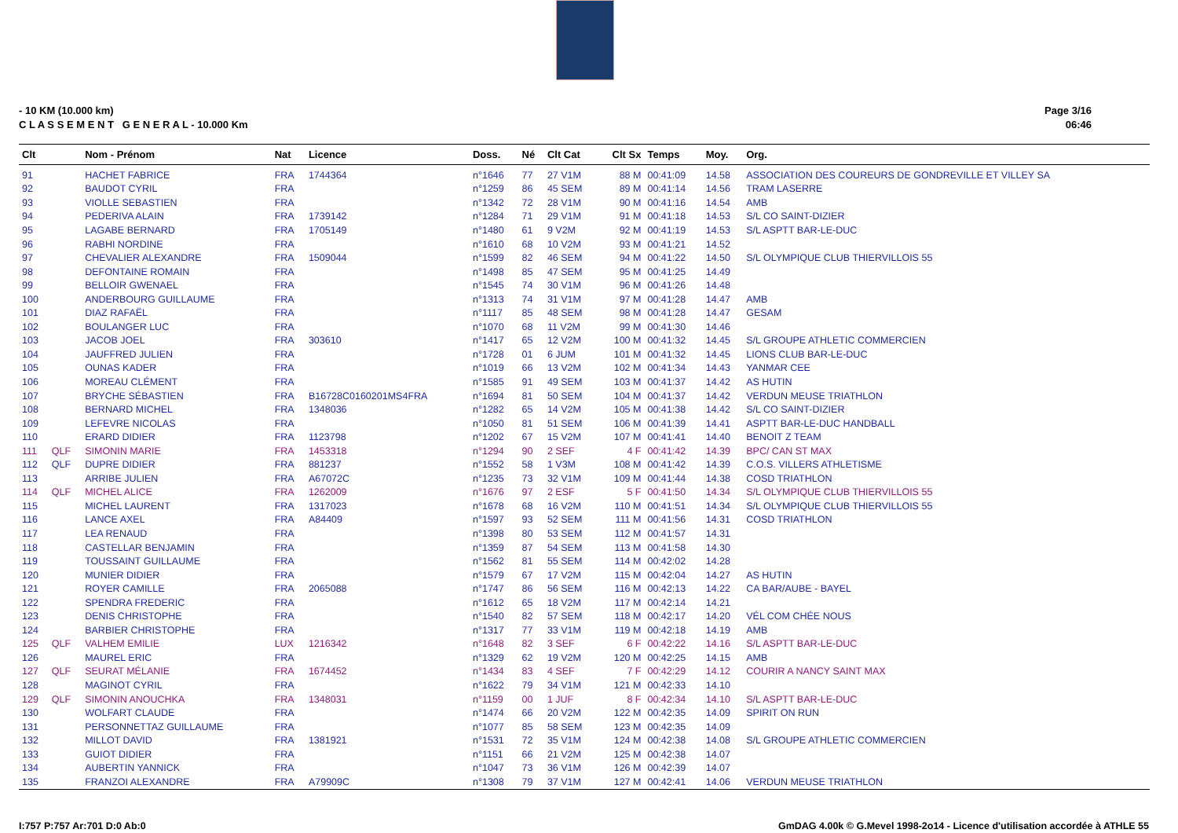- 10 KM (10.000 km)
C L A S S E M E N T G E N E R A L - 10.000 Km
Page 3/16
06:46
| Clt | | Nom - Prénom | Nat | Licence | Doss. | Né | Clt Cat | Clt Sx | Temps | Moy. | Org. |
| --- | --- | --- | --- | --- | --- | --- | --- | --- | --- | --- | --- |
| 91 | | HACHET FABRICE | FRA | 1744364 | n°1646 | 77 | 27 V1M | 88 M | 00:41:09 | 14.58 | ASSOCIATION DES COUREURS DE GONDREVILLE ET VILLEY SA |
| 92 | | BAUDOT CYRIL | FRA | | n°1259 | 86 | 45 SEM | 89 M | 00:41:14 | 14.56 | TRAM LASERRE |
| 93 | | VIOLLE SEBASTIEN | FRA | | n°1342 | 72 | 28 V1M | 90 M | 00:41:16 | 14.54 | AMB |
| 94 | | PEDERIVA ALAIN | FRA | 1739142 | n°1284 | 71 | 29 V1M | 91 M | 00:41:18 | 14.53 | S/L CO SAINT-DIZIER |
| 95 | | LAGABE BERNARD | FRA | 1705149 | n°1480 | 61 | 9 V2M | 92 M | 00:41:19 | 14.53 | S/L ASPTT BAR-LE-DUC |
| 96 | | RABHI NORDINE | FRA | | n°1610 | 68 | 10 V2M | 93 M | 00:41:21 | 14.52 | |
| 97 | | CHEVALIER ALEXANDRE | FRA | 1509044 | n°1599 | 82 | 46 SEM | 94 M | 00:41:22 | 14.50 | S/L OLYMPIQUE CLUB THIERVILLOIS 55 |
| 98 | | DEFONTAINE ROMAIN | FRA | | n°1498 | 85 | 47 SEM | 95 M | 00:41:25 | 14.49 | |
| 99 | | BELLOIR GWENAEL | FRA | | n°1545 | 74 | 30 V1M | 96 M | 00:41:26 | 14.48 | |
| 100 | | ANDERBOURG GUILLAUME | FRA | | n°1313 | 74 | 31 V1M | 97 M | 00:41:28 | 14.47 | AMB |
| 101 | | DIAZ RAFAËL | FRA | | n°1117 | 85 | 48 SEM | 98 M | 00:41:28 | 14.47 | GESAM |
| 102 | | BOULANGER LUC | FRA | | n°1070 | 68 | 11 V2M | 99 M | 00:41:30 | 14.46 | |
| 103 | | JACOB JOEL | FRA | 303610 | n°1417 | 65 | 12 V2M | 100 M | 00:41:32 | 14.45 | S/L GROUPE ATHLETIC COMMERCIEN |
| 104 | | JAUFFRED JULIEN | FRA | | n°1728 | 01 | 6 JUM | 101 M | 00:41:32 | 14.45 | LIONS CLUB BAR-LE-DUC |
| 105 | | OUNAS KADER | FRA | | n°1019 | 66 | 13 V2M | 102 M | 00:41:34 | 14.43 | YANMAR CEE |
| 106 | | MOREAU CLÉMENT | FRA | | n°1585 | 91 | 49 SEM | 103 M | 00:41:37 | 14.42 | AS HUTIN |
| 107 | | BRYCHE SÉBASTIEN | FRA | B16728C0160201MS4FRA | n°1694 | 81 | 50 SEM | 104 M | 00:41:37 | 14.42 | VERDUN MEUSE TRIATHLON |
| 108 | | BERNARD MICHEL | FRA | 1348036 | n°1282 | 65 | 14 V2M | 105 M | 00:41:38 | 14.42 | S/L CO SAINT-DIZIER |
| 109 | | LEFEVRE NICOLAS | FRA | | n°1050 | 81 | 51 SEM | 106 M | 00:41:39 | 14.41 | ASPTT BAR-LE-DUC HANDBALL |
| 110 | | ERARD DIDIER | FRA | 1123798 | n°1202 | 67 | 15 V2M | 107 M | 00:41:41 | 14.40 | BENOIT Z TEAM |
| 111 | QLF | SIMONIN MARIE | FRA | 1453318 | n°1294 | 90 | 2 SEF | 4 F | 00:41:42 | 14.39 | BPC/ CAN ST MAX |
| 112 | QLF | DUPRE DIDIER | FRA | 881237 | n°1552 | 58 | 1 V3M | 108 M | 00:41:42 | 14.39 | C.O.S. VILLERS ATHLETISME |
| 113 | | ARRIBE JULIEN | FRA | A67072C | n°1235 | 73 | 32 V1M | 109 M | 00:41:44 | 14.38 | COSD TRIATHLON |
| 114 | QLF | MICHEL ALICE | FRA | 1262009 | n°1676 | 97 | 2 ESF | 5 F | 00:41:50 | 14.34 | S/L OLYMPIQUE CLUB THIERVILLOIS 55 |
| 115 | | MICHEL LAURENT | FRA | 1317023 | n°1678 | 68 | 16 V2M | 110 M | 00:41:51 | 14.34 | S/L OLYMPIQUE CLUB THIERVILLOIS 55 |
| 116 | | LANCE AXEL | FRA | A84409 | n°1597 | 93 | 52 SEM | 111 M | 00:41:56 | 14.31 | COSD TRIATHLON |
| 117 | | LEA RENAUD | FRA | | n°1398 | 80 | 53 SEM | 112 M | 00:41:57 | 14.31 | |
| 118 | | CASTELLAR BENJAMIN | FRA | | n°1359 | 87 | 54 SEM | 113 M | 00:41:58 | 14.30 | |
| 119 | | TOUSSAINT GUILLAUME | FRA | | n°1562 | 81 | 55 SEM | 114 M | 00:42:02 | 14.28 | |
| 120 | | MUNIER DIDIER | FRA | | n°1579 | 67 | 17 V2M | 115 M | 00:42:04 | 14.27 | AS HUTIN |
| 121 | | ROYER CAMILLE | FRA | 2065088 | n°1747 | 86 | 56 SEM | 116 M | 00:42:13 | 14.22 | CA BAR/AUBE - BAYEL |
| 122 | | SPENDRA FREDERIC | FRA | | n°1612 | 65 | 18 V2M | 117 M | 00:42:14 | 14.21 | |
| 123 | | DENIS CHRISTOPHE | FRA | | n°1540 | 82 | 57 SEM | 118 M | 00:42:17 | 14.20 | VÉL COM CHÉE NOUS |
| 124 | | BARBIER CHRISTOPHE | FRA | | n°1317 | 77 | 33 V1M | 119 M | 00:42:18 | 14.19 | AMB |
| 125 | QLF | VALHEM EMILIE | LUX | 1216342 | n°1648 | 82 | 3 SEF | 6 F | 00:42:22 | 14.16 | S/L ASPTT BAR-LE-DUC |
| 126 | | MAUREL ERIC | FRA | | n°1329 | 62 | 19 V2M | 120 M | 00:42:25 | 14.15 | AMB |
| 127 | QLF | SEURAT MÉLANIE | FRA | 1674452 | n°1434 | 83 | 4 SEF | 7 F | 00:42:29 | 14.12 | COURIR A NANCY SAINT MAX |
| 128 | | MAGINOT CYRIL | FRA | | n°1622 | 79 | 34 V1M | 121 M | 00:42:33 | 14.10 | |
| 129 | QLF | SIMONIN ANOUCHKA | FRA | 1348031 | n°1159 | 00 | 1 JUF | 8 F | 00:42:34 | 14.10 | S/L ASPTT BAR-LE-DUC |
| 130 | | WOLFART CLAUDE | FRA | | n°1474 | 66 | 20 V2M | 122 M | 00:42:35 | 14.09 | SPIRIT ON RUN |
| 131 | | PERSONNETTAZ GUILLAUME | FRA | | n°1077 | 85 | 58 SEM | 123 M | 00:42:35 | 14.09 | |
| 132 | | MILLOT DAVID | FRA | 1381921 | n°1531 | 72 | 35 V1M | 124 M | 00:42:38 | 14.08 | S/L GROUPE ATHLETIC COMMERCIEN |
| 133 | | GUIOT DIDIER | FRA | | n°1151 | 66 | 21 V2M | 125 M | 00:42:38 | 14.07 | |
| 134 | | AUBERTIN YANNICK | FRA | | n°1047 | 73 | 36 V1M | 126 M | 00:42:39 | 14.07 | |
| 135 | | FRANZOI ALEXANDRE | FRA | A79909C | n°1308 | 79 | 37 V1M | 127 M | 00:42:41 | 14.06 | VERDUN MEUSE TRIATHLON |
I:757 P:757 Ar:701 D:0 Ab:0
GmDAG 4.00k © G.Mevel 1998-2o14 - Licence d'utilisation accordée à ATHLE 55